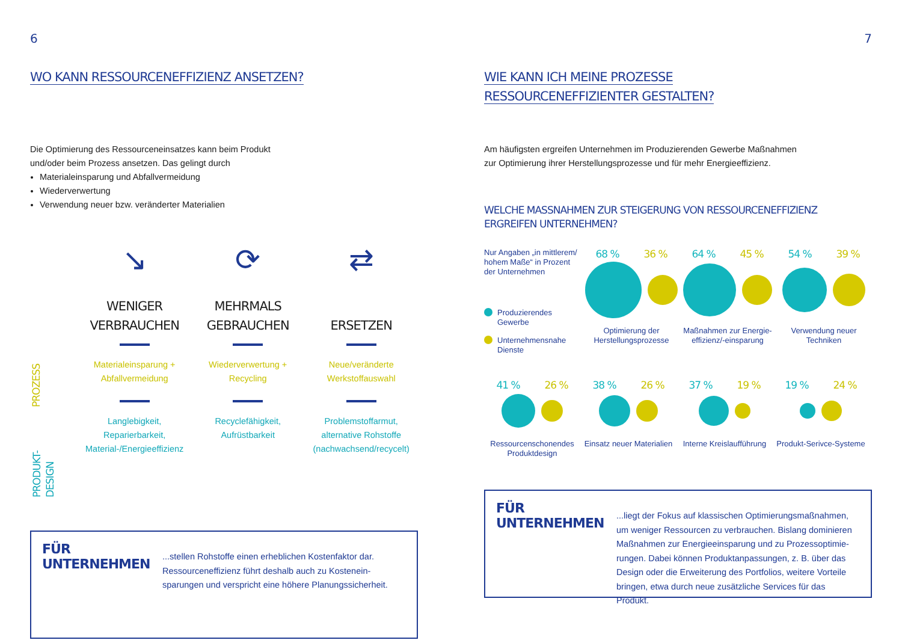6
WO KANN RESSOURCENEFFIZIENZ ANSETZEN?
Die Optimierung des Ressourceneinsatzes kann beim Produkt
und/oder beim Prozess ansetzen. Das gelingt durch
Materialeinsparung und Abfallvermeidung
Wiederverwertung
Verwendung neuer bzw. veränderter Materialien
PROZESS
PRODUKT-
DESIGN
↘
WENIGER
VERBRAUCHEN
Materialeinsparung +
Abfallvermeidung
Langlebigkeit,
Reparierbarkeit,
Material-/Energieeffizienz
⟳
MEHRMALS
GEBRAUCHEN
Wiederverwertung +
Recycling
Recyclefähigkeit,
Aufrüstbarkeit
⇄
ERSETZEN
Neue/veränderte
Werkstoffauswahl
Problemstoffarmut,
alternative Rohstoffe
(nachwachsend/recycelt)
FÜR UNTERNEHMEN
...stellen Rohstoffe einen erheblichen Kostenfaktor dar. Ressourceneffizienz führt deshalb auch zu Kostenein-sparungen und verspricht eine höhere Planungssicherheit.
7
WIE KANN ICH MEINE PROZESSE
RESSOURCENEFFIZIENTER GESTALTEN?
Am häufigsten ergreifen Unternehmen im Produzierenden Gewerbe Maßnahmen
zur Optimierung ihrer Herstellungsprozesse und für mehr Energieeffizienz.
WELCHE MASSNAHMEN ZUR STEIGERUNG VON RESSOURCENEFFIZIENZ
ERGREIFEN UNTERNEHMEN?
Nur Angaben „in mittlerem/ hohem Maße“ in Prozent der Unternehmen
Produzierendes Gewerbe
Unternehmensnahe Dienste
68 % 36 %
Optimierung der Herstellungsprozesse
64 % 45 %
Maßnahmen zur Energie-effizienz/-einsparung
54 % 39 %
Verwendung neuer Techniken
41 % 26 %
Ressourcenschonendes Produktdesign
38 % 26 %
Einsatz neuer Materialien
37 % 19 %
Interne Kreislaufführung
19 % 24 %
Produkt-Serivce-Systeme
FÜR UNTERNEHMEN
...liegt der Fokus auf klassischen Optimierungsmaßnahmen, um weniger Ressourcen zu verbrauchen. Bislang dominieren Maßnahmen zur Energieeinsparung und zu Prozessoptimie-rungen. Dabei können Produktanpassungen, z. B. über das Design oder die Erweiterung des Portfolios, weitere Vorteile bringen, etwa durch neue zusätzliche Services für das Produkt.